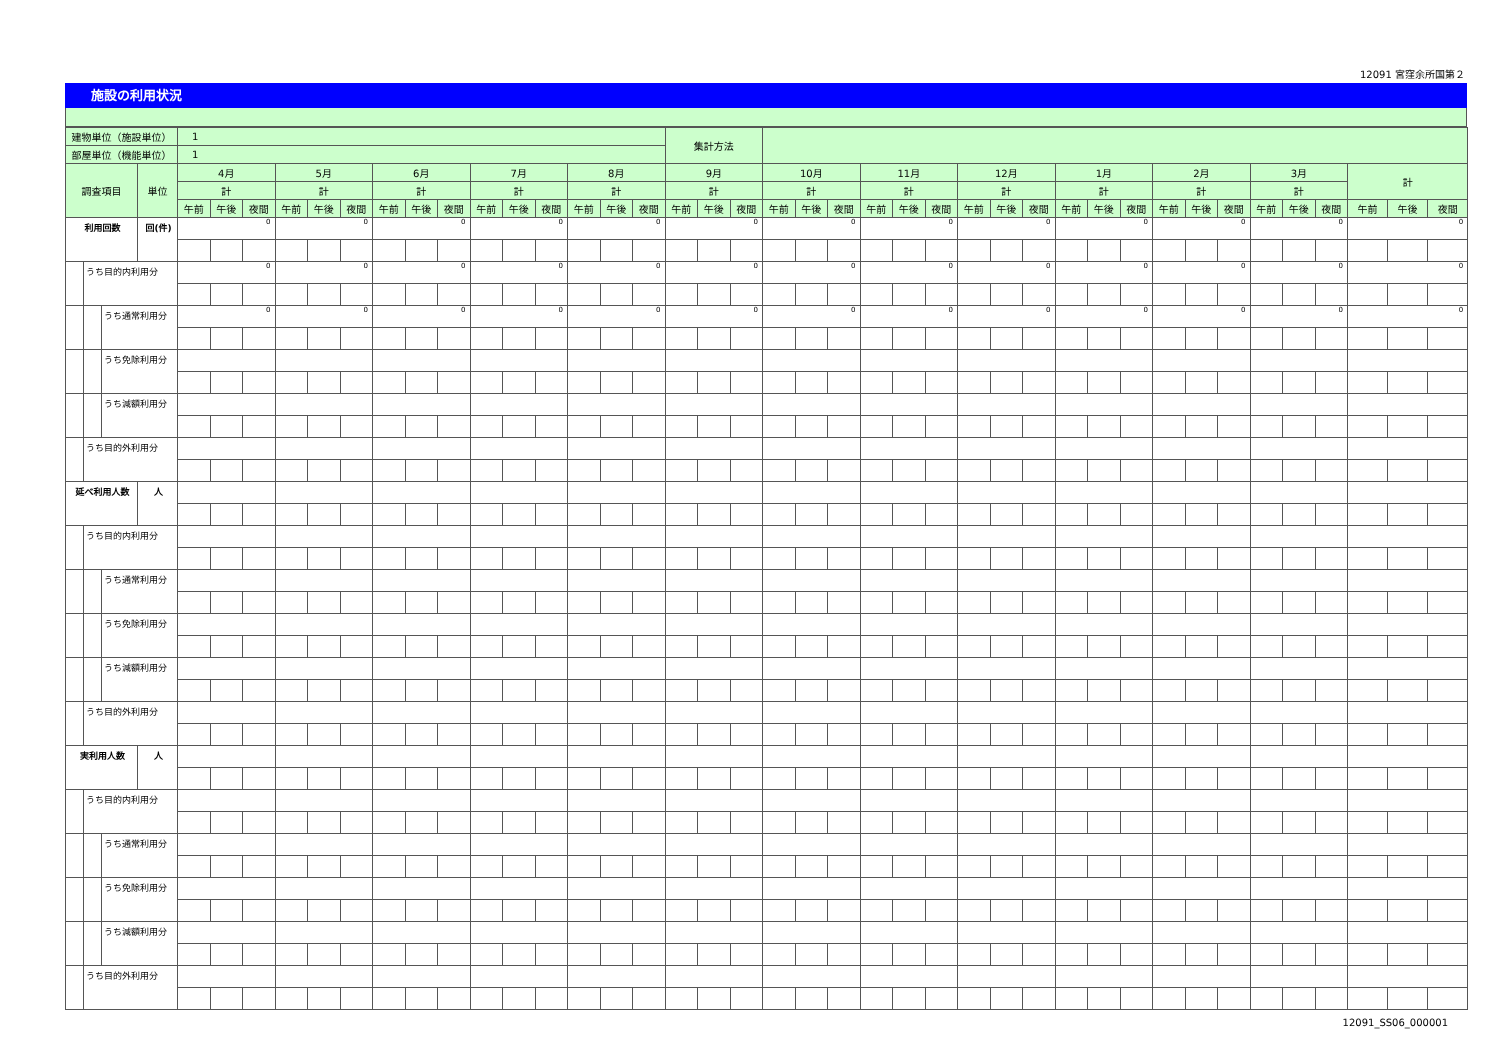12091 宮窪余所国第２
施設の利用状況
| 建物単位（施設単位） | | | | 1 | | | | | | | | | | | | | | | 集計方法 | | | | | | | | | | | | | | | | | | | | | | | |
| --- | --- | --- | --- | --- | --- | --- | --- | --- | --- | --- | --- | --- | --- | --- | --- | --- | --- | --- | --- | --- | --- | --- | --- | --- | --- | --- | --- | --- | --- | --- | --- | --- | --- | --- | --- | --- | --- | --- | --- | --- | --- | --- |
| 部屋単位（機能単位） | | | | 1 | | | | | | | | | | | | | | | | | | | | | | | | | | | | | | | | | | | | | | |
| 調査項目 | | | 単位 | 4月 | | | 5月 | | | 6月 | | | 7月 | | | 8月 | | | 9月 | | | 10月 | | | 11月 | | | 12月 | | | 1月 | | | 2月 | | | 3月 | | | 計 | | |
| | | | | 計 | | | 計 | | | 計 | | | 計 | | | 計 | | | 計 | | | 計 | | | 計 | | | 計 | | | 計 | | | 計 | | | 計 | | | | | |
| | | | | 午前 | 午後 | 夜間 | 午前 | 午後 | 夜間 | 午前 | 午後 | 夜間 | 午前 | 午後 | 夜間 | 午前 | 午後 | 夜間 | 午前 | 午後 | 夜間 | 午前 | 午後 | 夜間 | 午前 | 午後 | 夜間 | 午前 | 午後 | 夜間 | 午前 | 午後 | 夜間 | 午前 | 午後 | 夜間 | 午前 | 午後 | 夜間 | 午前 | 午後 | 夜間 |
| 利用回数 | | | 回(件) | 0 | | | 0 | | | 0 | | | 0 | | | 0 | | | 0 | | | 0 | | | 0 | | | 0 | | | 0 | | | 0 | | | 0 | | | 0 | | |
| | うち目的内利用分 | | | 0 | | | 0 | | | 0 | | | 0 | | | 0 | | | 0 | | | 0 | | | 0 | | | 0 | | | 0 | | | 0 | | | 0 | | | 0 | | |
| | | うち通常利用分 | | 0 | | | 0 | | | 0 | | | 0 | | | 0 | | | 0 | | | 0 | | | 0 | | | 0 | | | 0 | | | 0 | | | 0 | | | 0 | | |
| | | うち免除利用分 | | | | | | | | | | | | | | | | | | | | | | | | | | | | | | | | | | | | | | | | |
| | | うち減額利用分 | | | | | | | | | | | | | | | | | | | | | | | | | | | | | | | | | | | | | | | | |
| | うち目的外利用分 | | | | | | | | | | | | | | | | | | | | | | | | | | | | | | | | | | | | | | | | | |
| 延べ利用人数 | | | 人 | | | | | | | | | | | | | | | | | | | | | | | | | | | | | | | | | | | | | | | |
| | うち目的内利用分 | | | | | | | | | | | | | | | | | | | | | | | | | | | | | | | | | | | | | | | | | |
| | | うち通常利用分 | | | | | | | | | | | | | | | | | | | | | | | | | | | | | | | | | | | | | | | | |
| | | うち免除利用分 | | | | | | | | | | | | | | | | | | | | | | | | | | | | | | | | | | | | | | | | |
| | | うち減額利用分 | | | | | | | | | | | | | | | | | | | | | | | | | | | | | | | | | | | | | | | | |
| | うち目的外利用分 | | | | | | | | | | | | | | | | | | | | | | | | | | | | | | | | | | | | | | | | | |
| 実利用人数 | | | 人 | | | | | | | | | | | | | | | | | | | | | | | | | | | | | | | | | | | | | | | |
| | うち目的内利用分 | | | | | | | | | | | | | | | | | | | | | | | | | | | | | | | | | | | | | | | | | |
| | | うち通常利用分 | | | | | | | | | | | | | | | | | | | | | | | | | | | | | | | | | | | | | | | | |
| | | うち免除利用分 | | | | | | | | | | | | | | | | | | | | | | | | | | | | | | | | | | | | | | | | |
| | | うち減額利用分 | | | | | | | | | | | | | | | | | | | | | | | | | | | | | | | | | | | | | | | | |
| | うち目的外利用分 | | | | | | | | | | | | | | | | | | | | | | | | | | | | | | | | | | | | | | | | | |
12091_SS06_000001